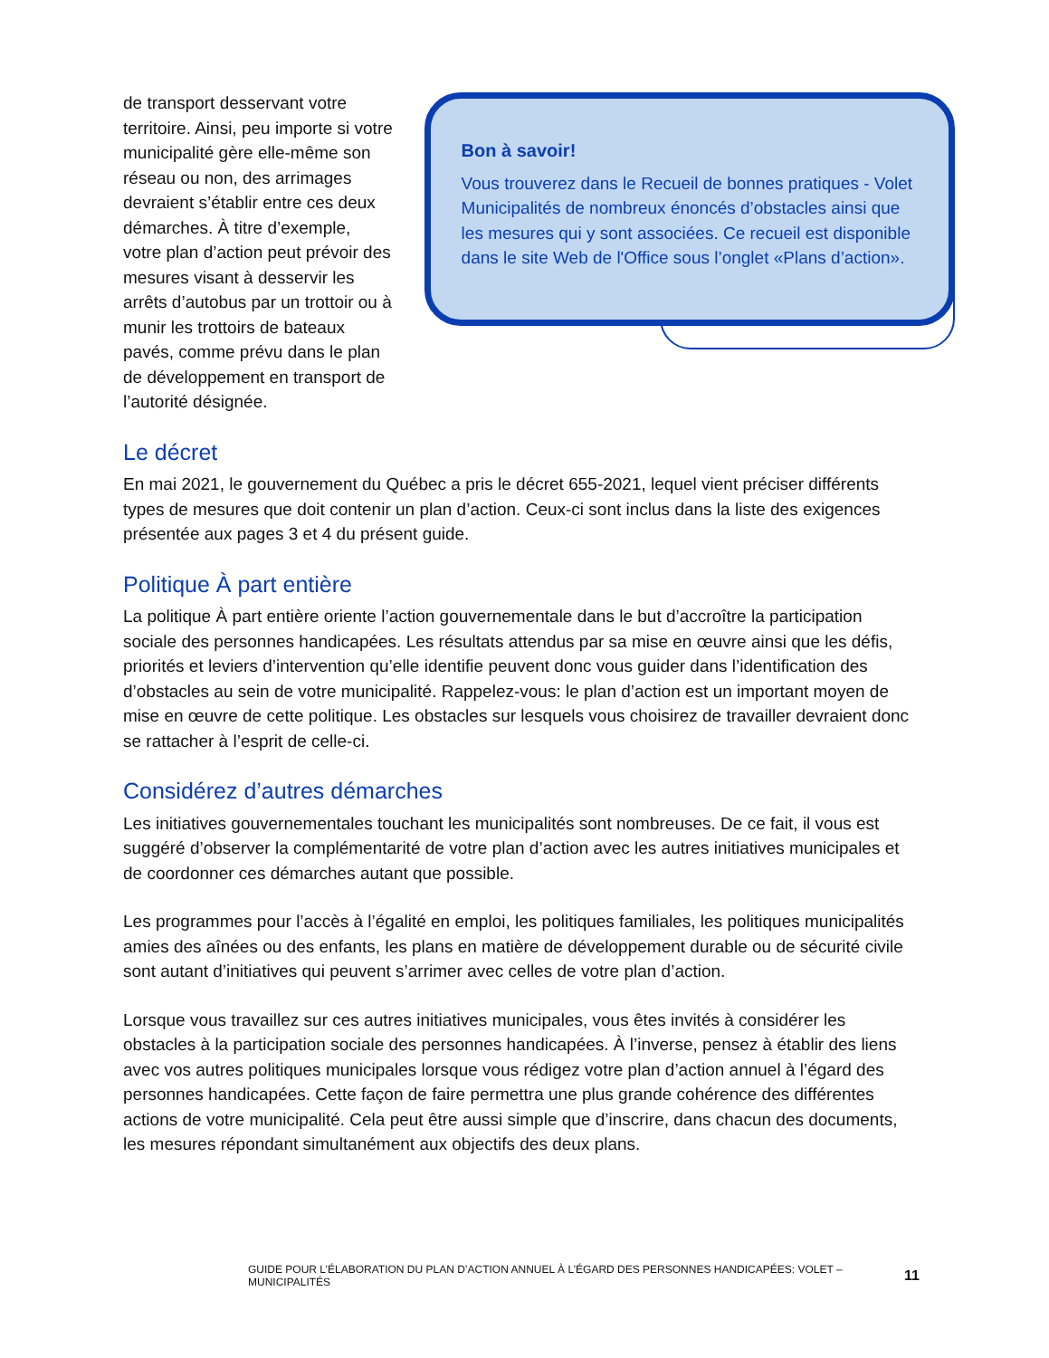de transport desservant votre territoire. Ainsi, peu importe si votre municipalité gère elle-même son réseau ou non, des arrimages devraient s’établir entre ces deux démarches. À titre d’exemple, votre plan d’action peut prévoir des mesures visant à desservir les arrêts d’autobus par un trottoir ou à munir les trottoirs de bateaux pavés, comme prévu dans le plan de développement en transport de l’autorité désignée.
Bon à savoir!
Vous trouverez dans le Recueil de bonnes pratiques - Volet Municipalités de nombreux énoncés d’obstacles ainsi que les mesures qui y sont associées. Ce recueil est disponible dans le site Web de l'Office sous l’onglet «Plans d’action».
Le décret
En mai 2021, le gouvernement du Québec a pris le décret 655-2021, lequel vient préciser différents types de mesures que doit contenir un plan d’action. Ceux-ci sont inclus dans la liste des exigences présentée aux pages 3 et 4 du présent guide.
Politique À part entière
La politique À part entière oriente l’action gouvernementale dans le but d’accroître la participation sociale des personnes handicapées. Les résultats attendus par sa mise en œuvre ainsi que les défis, priorités et leviers d’intervention qu’elle identifie peuvent donc vous guider dans l’identification des d’obstacles au sein de votre municipalité. Rappelez-vous: le plan d’action est un important moyen de mise en œuvre de cette politique. Les obstacles sur lesquels vous choisirez de travailler devraient donc se rattacher à l’esprit de celle-ci.
Considérez d’autres démarches
Les initiatives gouvernementales touchant les municipalités sont nombreuses. De ce fait, il vous est suggéré d’observer la complémentarité de votre plan d’action avec les autres initiatives municipales et de coordonner ces démarches autant que possible.
Les programmes pour l’accès à l’égalité en emploi, les politiques familiales, les politiques municipalités amies des aînées ou des enfants, les plans en matière de développement durable ou de sécurité civile sont autant d’initiatives qui peuvent s’arrimer avec celles de votre plan d’action.
Lorsque vous travaillez sur ces autres initiatives municipales, vous êtes invités à considérer les obstacles à la participation sociale des personnes handicapées. À l’inverse, pensez à établir des liens avec vos autres politiques municipales lorsque vous rédigez votre plan d’action annuel à l’égard des personnes handicapées. Cette façon de faire permettra une plus grande cohérence des différentes actions de votre municipalité. Cela peut être aussi simple que d’inscrire, dans chacun des documents, les mesures répondant simultanément aux objectifs des deux plans.
GUIDE POUR L’ÉLABORATION DU PLAN D’ACTION ANNUEL À L’ÉGARD DES PERSONNES HANDICAPÉES: VOLET – MUNICIPALITÉS 11